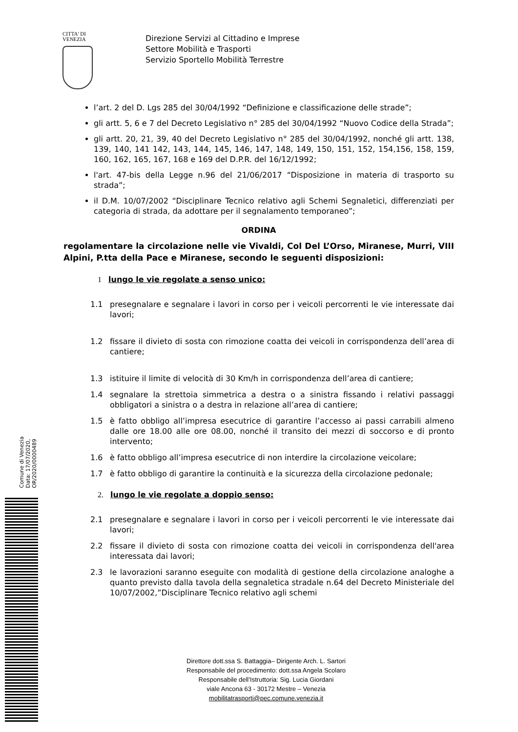CITTA' DI
VENEZIA
Direzione Servizi al Cittadino e Imprese
Settore Mobilità e Trasporti
Servizio Sportello Mobilità Terrestre
l’art. 2 del D. Lgs 285 del 30/04/1992 “Definizione e classificazione delle strade”;
gli artt. 5, 6 e 7 del Decreto Legislativo n° 285 del 30/04/1992 “Nuovo Codice della Strada”;
gli artt. 20, 21, 39, 40 del Decreto Legislativo n° 285 del 30/04/1992, nonché gli artt. 138, 139, 140, 141 142, 143, 144, 145, 146, 147, 148, 149, 150, 151, 152, 154,156, 158, 159, 160, 162, 165, 167, 168 e 169 del D.P.R. del 16/12/1992;
l'art. 47-bis della Legge n.96 del 21/06/2017 “Disposizione in materia di trasporto su strada”;
il D.M. 10/07/2002 “Disciplinare Tecnico relativo agli Schemi Segnaletici, differenziati per categoria di strada, da adottare per il segnalamento temporaneo”;
ORDINA
regolamentare la circolazione nelle vie Vivaldi, Col Del L’Orso, Miranese, Murri, VIII Alpini, P.tta della Pace e Miranese, secondo le seguenti disposizioni:
1 lungo le vie regolate a senso unico:
1.1 presegnalare e segnalare i lavori in corso per i veicoli percorrenti le vie interessate dai lavori;
1.2 fissare il divieto di sosta con rimozione coatta dei veicoli in corrispondenza dell’area di cantiere;
1.3 istituire il limite di velocità di 30 Km/h in corrispondenza dell’area di cantiere;
1.4 segnalare la strettoia simmetrica a destra o a sinistra fissando i relativi passaggi obbligatori a sinistra o a destra in relazione all’area di cantiere;
1.5 è fatto obbligo all’impresa esecutrice di garantire l’accesso ai passi carrabili almeno dalle ore 18.00 alle ore 08.00, nonché il transito dei mezzi di soccorso e di pronto intervento;
1.6 è fatto obbligo all’impresa esecutrice di non interdire la circolazione veicolare;
1.7 è fatto obbligo di garantire la continuità e la sicurezza della circolazione pedonale;
2. lungo le vie regolate a doppio senso:
2.1 presegnalare e segnalare i lavori in corso per i veicoli percorrenti le vie interessate dai lavori;
2.2 fissare il divieto di sosta con rimozione coatta dei veicoli in corrispondenza dell'area interessata dai lavori;
2.3 le lavorazioni saranno eseguite con modalità di gestione della circolazione analoghe a quanto previsto dalla tavola della segnaletica stradale n.64 del Decreto Ministeriale del 10/07/2002,”Disciplinare Tecnico relativo agli schemi
Direttore dott.ssa S. Battaggia– Dirigente Arch. L. Sartori
Responsabile del procedimento: dott.ssa Angela Scolaro
Responsabile dell’Istruttoria: Sig. Lucia Giordani
viale Ancona 63 - 30172 Mestre – Venezia
mobilitatrasporti@pec.comune.venezia.it
Comune di Venezia
Data: 17/07/2020, OR/2020/0000489